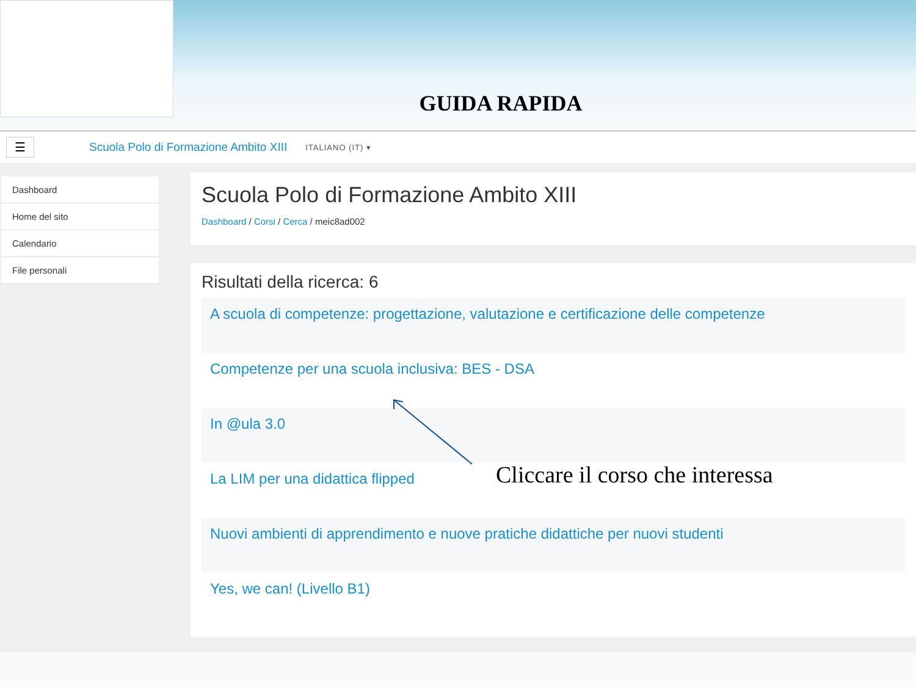GUIDA RAPIDA
☰
Scuola Polo di Formazione Ambito XIII
ITALIANO (IT) ▾
Dashboard
Home del sito
Calendario
File personali
Scuola Polo di Formazione Ambito XIII
Dashboard / Corsi / Cerca / meic8ad002
Risultati della ricerca: 6
A scuola di competenze: progettazione, valutazione e certificazione delle competenze
Competenze per una scuola inclusiva: BES - DSA
In @ula 3.0
La LIM per una didattica flipped
Nuovi ambienti di apprendimento e nuove pratiche didattiche per nuovi studenti
Yes, we can! (Livello B1)
Cliccare il corso che interessa